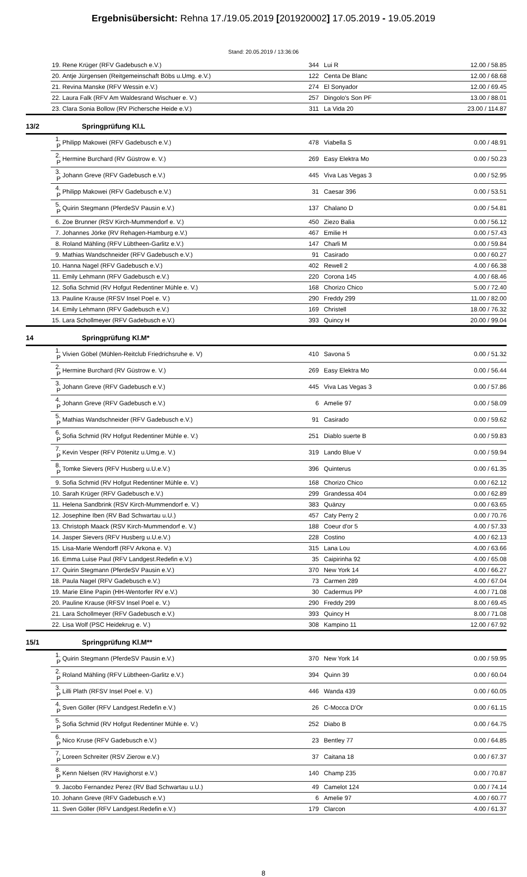Ergebnisübersicht: Rehna 17./19.05.2019 [201920002] 17.05.2019 - 19.05.2019
Stand: 20.05.2019 / 13:36:06
| | 19. | Rene Krüger (RFV Gadebusch e.V.) | 344 | | Lui R | 12.00 / 58.85 |
| | 20. | Antje Jürgensen (Reitgemeinschaft Böbs u.Umg. e.V.) | 122 | | Centa De Blanc | 12.00 / 68.68 |
| | 21. | Revina Manske (RFV Wessin e.V.) | 274 | | El Sonyador | 12.00 / 69.45 |
| | 22. | Laura Falk (RFV Am Waldesrand Wischuer e. V.) | 257 | | Dingolo's Son PF | 13.00 / 88.01 |
| | 23. | Clara Sonia Bollow (RV Pichersche Heide e.V.) | 311 | | La Vida 20 | 23.00 / 114.87 |
| 13/2 | | Springprüfung Kl.L | | | | |
| | 1. P | Philipp Makowei (RFV Gadebusch e.V.) | 478 | | Viabella S | 0.00 / 48.91 |
| | 2. P | Hermine Burchard (RV Güstrow e. V.) | 269 | | Easy Elektra Mo | 0.00 / 50.23 |
| | 3. P | Johann Greve (RFV Gadebusch e.V.) | 445 | | Viva Las Vegas 3 | 0.00 / 52.95 |
| | 4. P | Philipp Makowei (RFV Gadebusch e.V.) | 31 | | Caesar 396 | 0.00 / 53.51 |
| | 5. P | Quirin Stegmann (PferdeSV Pausin e.V.) | 137 | | Chalano D | 0.00 / 54.81 |
| | 6. | Zoe Brunner (RSV Kirch-Mummendorf e. V.) | 450 | | Ziezo Balia | 0.00 / 56.12 |
| | 7. | Johannes Jörke (RV Rehagen-Hamburg e.V.) | 467 | | Emilie H | 0.00 / 57.43 |
| | 8. | Roland Mähling (RFV Lübtheen-Garlitz e.V.) | 147 | | Charli M | 0.00 / 59.84 |
| | 9. | Mathias Wandschneider (RFV Gadebusch e.V.) | 91 | | Casirado | 0.00 / 60.27 |
| | 10. | Hanna Nagel (RFV Gadebusch e.V.) | 402 | | Rewell 2 | 4.00 / 66.38 |
| | 11. | Emily Lehmann (RFV Gadebusch e.V.) | 220 | | Corona 145 | 4.00 / 68.46 |
| | 12. | Sofia Schmid (RV Hofgut Redentiner Mühle e. V.) | 168 | | Chorizo Chico | 5.00 / 72.40 |
| | 13. | Pauline Krause (RFSV Insel Poel e. V.) | 290 | | Freddy 299 | 11.00 / 82.00 |
| | 14. | Emily Lehmann (RFV Gadebusch e.V.) | 169 | | Christell | 18.00 / 76.32 |
| | 15. | Lara Schollmeyer (RFV Gadebusch e.V.) | 393 | | Quincy H | 20.00 / 99.04 |
| 14 | | Springprüfung Kl.M* | | | | |
| | 1. P | Vivien Göbel (Mühlen-Reitclub Friedrichsruhe e. V) | 410 | | Savona 5 | 0.00 / 51.32 |
| | 2. P | Hermine Burchard (RV Güstrow e. V.) | 269 | | Easy Elektra Mo | 0.00 / 56.44 |
| | 3. P | Johann Greve (RFV Gadebusch e.V.) | 445 | | Viva Las Vegas 3 | 0.00 / 57.86 |
| | 4. P | Johann Greve (RFV Gadebusch e.V.) | 6 | | Amelie 97 | 0.00 / 58.09 |
| | 5. P | Mathias Wandschneider (RFV Gadebusch e.V.) | 91 | | Casirado | 0.00 / 59.62 |
| | 6. P | Sofia Schmid (RV Hofgut Redentiner Mühle e. V.) | 251 | | Diablo suerte B | 0.00 / 59.83 |
| | 7. P | Kevin Vesper (RFV Pötenitz u.Umg.e. V.) | 319 | | Lando Blue V | 0.00 / 59.94 |
| | 8. P | Tomke Sievers (RFV Husberg u.U.e.V.) | 396 | | Quinterus | 0.00 / 61.35 |
| | 9. | Sofia Schmid (RV Hofgut Redentiner Mühle e. V.) | 168 | | Chorizo Chico | 0.00 / 62.12 |
| | 10. | Sarah Krüger (RFV Gadebusch e.V.) | 299 | | Grandessa 404 | 0.00 / 62.89 |
| | 11. | Helena Sandbrink (RSV Kirch-Mummendorf e. V.) | 383 | | Quänzy | 0.00 / 63.65 |
| | 12. | Josephine Iben (RV Bad Schwartau u.U.) | 457 | | Caty Perry 2 | 0.00 / 70.76 |
| | 13. | Christoph Maack (RSV Kirch-Mummendorf e. V.) | 188 | | Coeur d'or 5 | 4.00 / 57.33 |
| | 14. | Jasper Sievers (RFV Husberg u.U.e.V.) | 228 | | Costino | 4.00 / 62.13 |
| | 15. | Lisa-Marie Wendorff (RFV Arkona e. V.) | 315 | | Lana Lou | 4.00 / 63.66 |
| | 16. | Emma Luise Paul (RFV Landgest.Redefin e.V.) | 35 | | Caipirinha 92 | 4.00 / 65.08 |
| | 17. | Quirin Stegmann (PferdeSV Pausin e.V.) | 370 | | New York 14 | 4.00 / 66.27 |
| | 18. | Paula Nagel (RFV Gadebusch e.V.) | 73 | | Carmen 289 | 4.00 / 67.04 |
| | 19. | Marie Eline Papin (HH-Wentorfer RV e.V.) | 30 | | Cadermus PP | 4.00 / 71.08 |
| | 20. | Pauline Krause (RFSV Insel Poel e. V.) | 290 | | Freddy 299 | 8.00 / 69.45 |
| | 21. | Lara Schollmeyer (RFV Gadebusch e.V.) | 393 | | Quincy H | 8.00 / 71.08 |
| | 22. | Lisa Wolf (PSC Heidekrug e. V.) | 308 | | Kampino 11 | 12.00 / 67.92 |
| 15/1 | | Springprüfung Kl.M** | | | | |
| | 1. P | Quirin Stegmann (PferdeSV Pausin e.V.) | 370 | | New York 14 | 0.00 / 59.95 |
| | 2. P | Roland Mähling (RFV Lübtheen-Garlitz e.V.) | 394 | | Quinn 39 | 0.00 / 60.04 |
| | 3. P | Lilli Plath (RFSV Insel Poel e. V.) | 446 | | Wanda 439 | 0.00 / 60.05 |
| | 4. P | Sven Göller (RFV Landgest.Redefin e.V.) | 26 | | C-Mocca D'Or | 0.00 / 61.15 |
| | 5. P | Sofia Schmid (RV Hofgut Redentiner Mühle e. V.) | 252 | | Diabo B | 0.00 / 64.75 |
| | 6. P | Nico Kruse (RFV Gadebusch e.V.) | 23 | | Bentley 77 | 0.00 / 64.85 |
| | 7. P | Loreen Schreiter (RSV Zierow e.V.) | 37 | | Caitana 18 | 0.00 / 67.37 |
| | 8. P | Kenn Nielsen (RV Havighorst e.V.) | 140 | | Champ 235 | 0.00 / 70.87 |
| | 9. | Jacobo Fernandez Perez (RV Bad Schwartau u.U.) | 49 | | Camelot 124 | 0.00 / 74.14 |
| | 10. | Johann Greve (RFV Gadebusch e.V.) | 6 | | Amelie 97 | 4.00 / 60.77 |
| | 11. | Sven Göller (RFV Landgest.Redefin e.V.) | 179 | | Clarcon | 4.00 / 61.37 |
8